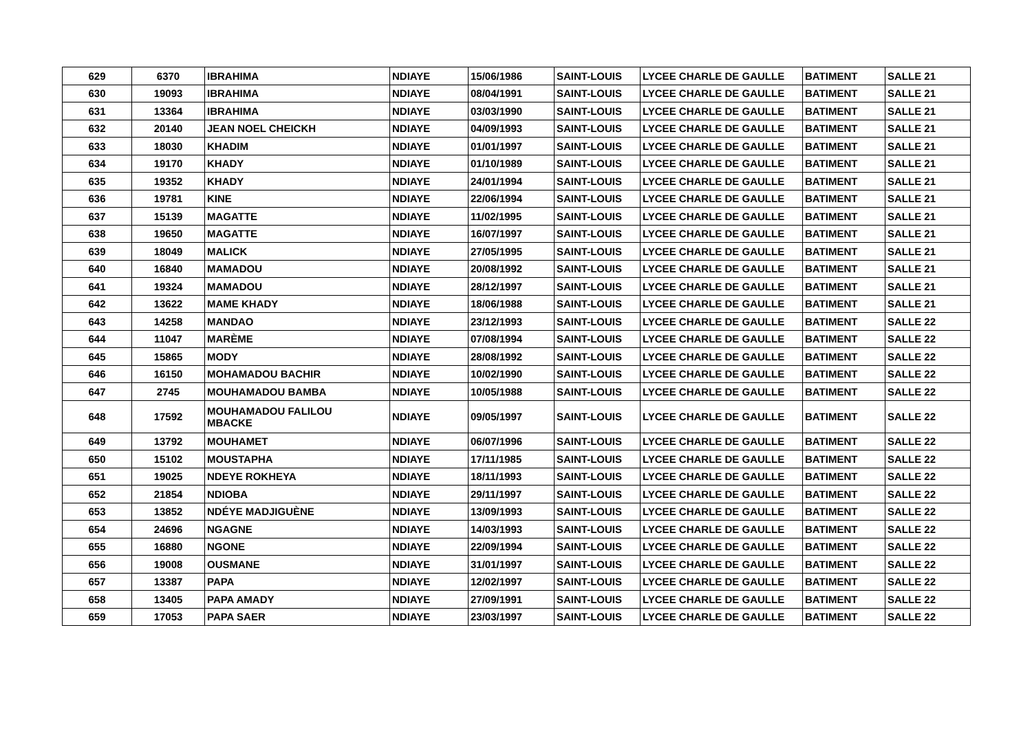| 629 | 6370 | IBRAHIMA | NDIAYE | 15/06/1986 | SAINT-LOUIS | LYCEE CHARLE DE GAULLE | BATIMENT | SALLE 21 |
| 630 | 19093 | IBRAHIMA | NDIAYE | 08/04/1991 | SAINT-LOUIS | LYCEE CHARLE DE GAULLE | BATIMENT | SALLE 21 |
| 631 | 13364 | IBRAHIMA | NDIAYE | 03/03/1990 | SAINT-LOUIS | LYCEE CHARLE DE GAULLE | BATIMENT | SALLE 21 |
| 632 | 20140 | JEAN NOEL CHEICKH | NDIAYE | 04/09/1993 | SAINT-LOUIS | LYCEE CHARLE DE GAULLE | BATIMENT | SALLE 21 |
| 633 | 18030 | KHADIM | NDIAYE | 01/01/1997 | SAINT-LOUIS | LYCEE CHARLE DE GAULLE | BATIMENT | SALLE 21 |
| 634 | 19170 | KHADY | NDIAYE | 01/10/1989 | SAINT-LOUIS | LYCEE CHARLE DE GAULLE | BATIMENT | SALLE 21 |
| 635 | 19352 | KHADY | NDIAYE | 24/01/1994 | SAINT-LOUIS | LYCEE CHARLE DE GAULLE | BATIMENT | SALLE 21 |
| 636 | 19781 | KINE | NDIAYE | 22/06/1994 | SAINT-LOUIS | LYCEE CHARLE DE GAULLE | BATIMENT | SALLE 21 |
| 637 | 15139 | MAGATTE | NDIAYE | 11/02/1995 | SAINT-LOUIS | LYCEE CHARLE DE GAULLE | BATIMENT | SALLE 21 |
| 638 | 19650 | MAGATTE | NDIAYE | 16/07/1997 | SAINT-LOUIS | LYCEE CHARLE DE GAULLE | BATIMENT | SALLE 21 |
| 639 | 18049 | MALICK | NDIAYE | 27/05/1995 | SAINT-LOUIS | LYCEE CHARLE DE GAULLE | BATIMENT | SALLE 21 |
| 640 | 16840 | MAMADOU | NDIAYE | 20/08/1992 | SAINT-LOUIS | LYCEE CHARLE DE GAULLE | BATIMENT | SALLE 21 |
| 641 | 19324 | MAMADOU | NDIAYE | 28/12/1997 | SAINT-LOUIS | LYCEE CHARLE DE GAULLE | BATIMENT | SALLE 21 |
| 642 | 13622 | MAME KHADY | NDIAYE | 18/06/1988 | SAINT-LOUIS | LYCEE CHARLE DE GAULLE | BATIMENT | SALLE 21 |
| 643 | 14258 | MANDAO | NDIAYE | 23/12/1993 | SAINT-LOUIS | LYCEE CHARLE DE GAULLE | BATIMENT | SALLE 22 |
| 644 | 11047 | MARÈME | NDIAYE | 07/08/1994 | SAINT-LOUIS | LYCEE CHARLE DE GAULLE | BATIMENT | SALLE 22 |
| 645 | 15865 | MODY | NDIAYE | 28/08/1992 | SAINT-LOUIS | LYCEE CHARLE DE GAULLE | BATIMENT | SALLE 22 |
| 646 | 16150 | MOHAMADOU BACHIR | NDIAYE | 10/02/1990 | SAINT-LOUIS | LYCEE CHARLE DE GAULLE | BATIMENT | SALLE 22 |
| 647 | 2745 | MOUHAMADOU BAMBA | NDIAYE | 10/05/1988 | SAINT-LOUIS | LYCEE CHARLE DE GAULLE | BATIMENT | SALLE 22 |
| 648 | 17592 | MOUHAMADOU FALILOU MBACKE | NDIAYE | 09/05/1997 | SAINT-LOUIS | LYCEE CHARLE DE GAULLE | BATIMENT | SALLE 22 |
| 649 | 13792 | MOUHAMET | NDIAYE | 06/07/1996 | SAINT-LOUIS | LYCEE CHARLE DE GAULLE | BATIMENT | SALLE 22 |
| 650 | 15102 | MOUSTAPHA | NDIAYE | 17/11/1985 | SAINT-LOUIS | LYCEE CHARLE DE GAULLE | BATIMENT | SALLE 22 |
| 651 | 19025 | NDEYE ROKHEYA | NDIAYE | 18/11/1993 | SAINT-LOUIS | LYCEE CHARLE DE GAULLE | BATIMENT | SALLE 22 |
| 652 | 21854 | NDIOBA | NDIAYE | 29/11/1997 | SAINT-LOUIS | LYCEE CHARLE DE GAULLE | BATIMENT | SALLE 22 |
| 653 | 13852 | NDÉYE MADJIGUÈNE | NDIAYE | 13/09/1993 | SAINT-LOUIS | LYCEE CHARLE DE GAULLE | BATIMENT | SALLE 22 |
| 654 | 24696 | NGAGNE | NDIAYE | 14/03/1993 | SAINT-LOUIS | LYCEE CHARLE DE GAULLE | BATIMENT | SALLE 22 |
| 655 | 16880 | NGONE | NDIAYE | 22/09/1994 | SAINT-LOUIS | LYCEE CHARLE DE GAULLE | BATIMENT | SALLE 22 |
| 656 | 19008 | OUSMANE | NDIAYE | 31/01/1997 | SAINT-LOUIS | LYCEE CHARLE DE GAULLE | BATIMENT | SALLE 22 |
| 657 | 13387 | PAPA | NDIAYE | 12/02/1997 | SAINT-LOUIS | LYCEE CHARLE DE GAULLE | BATIMENT | SALLE 22 |
| 658 | 13405 | PAPA AMADY | NDIAYE | 27/09/1991 | SAINT-LOUIS | LYCEE CHARLE DE GAULLE | BATIMENT | SALLE 22 |
| 659 | 17053 | PAPA SAER | NDIAYE | 23/03/1997 | SAINT-LOUIS | LYCEE CHARLE DE GAULLE | BATIMENT | SALLE 22 |